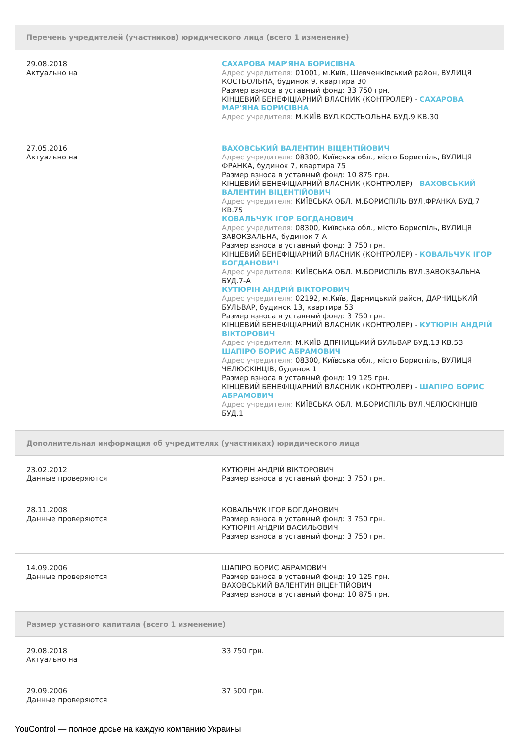| Перечень учредителей (участников) юридического лица (всего 1 изменение) | |
| --- | --- |
| 29.08.2018 Актуально на | САХАРОВА МАР'ЯНА БОРИСІВНА Адрес учредителя: 01001, м.Київ, Шевченківський район, ВУЛИЦЯ КОСТЬОЛЬНА, будинок 9, квартира 30 Размер взноса в уставный фонд: 33 750 грн. КІНЦЕВИЙ БЕНЕФІЦІАРНИЙ ВЛАСНИК (КОНТРОЛЕР) - САХАРОВА МАР'ЯНА БОРИСІВНА Адрес учредителя: М.КИЇВ ВУЛ.КОСТЬОЛЬНА БУД.9 КВ.30 |
| 27.05.2016 Актуально на | ВАХОВСЬКИЙ ВАЛЕНТИН ВІЦЕНТІЙОВИЧ Адрес учредителя: 08300, Київська обл., місто Бориспіль, ВУЛИЦЯ ФРАНКА, будинок 7, квартира 75 Размер взноса в уставный фонд: 10 875 грн. КІНЦЕВИЙ БЕНЕФІЦІАРНИЙ ВЛАСНИК (КОНТРОЛЕР) - ВАХОВСЬКИЙ ВАЛЕНТИН ВІЦЕНТІЙОВИЧ Адрес учредителя: КИЇВСЬКА ОБЛ. М.БОРИСПІЛЬ ВУЛ.ФРАНКА БУД.7 КВ.75 КОВАЛЬЧУК ІГОР БОГДАНОВИЧ Адрес учредителя: 08300, Київська обл., місто Бориспіль, ВУЛИЦЯ ЗАВОКЗАЛЬНА, будинок 7-А Размер взноса в уставный фонд: 3 750 грн. КІНЦЕВИЙ БЕНЕФІЦІАРНИЙ ВЛАСНИК (КОНТРОЛЕР) - КОВАЛЬЧУК ІГОР БОГДАНОВИЧ Адрес учредителя: КИЇВСЬКА ОБЛ. М.БОРИСПІЛЬ ВУЛ.ЗАВОКЗАЛЬНА БУД.7-А КУТЮРІН АНДРІЙ ВІКТОРОВИЧ Адрес учредителя: 02192, м.Київ, Дарницький район, ДАРНИЦЬКИЙ БУЛЬВАР, будинок 13, квартира 53 Размер взноса в уставный фонд: 3 750 грн. КІНЦЕВИЙ БЕНЕФІЦІАРНИЙ ВЛАСНИК (КОНТРОЛЕР) - КУТЮРІН АНДРІЙ ВІКТОРОВИЧ Адрес учредителя: М.КИЇВ ДПРНИЦЬКИЙ БУЛЬВАР БУД.13 КВ.53 ШАПІРО БОРИС АБРАМОВИЧ Адрес учредителя: 08300, Київська обл., місто Бориспіль, ВУЛИЦЯ ЧЕЛЮСКІНЦІВ, будинок 1 Размер взноса в уставный фонд: 19 125 грн. КІНЦЕВИЙ БЕНЕФІЦІАРНИЙ ВЛАСНИК (КОНТРОЛЕР) - ШАПІРО БОРИС АБРАМОВИЧ Адрес учредителя: КИЇВСЬКА ОБЛ. М.БОРИСПІЛЬ ВУЛ.ЧЕЛЮСКІНЦІВ БУД.1 |
| Дополнительная информация об учредителях (участниках) юридического лица | |
| 23.02.2012 Данные проверяются | КУТЮРІН АНДРІЙ ВІКТОРОВИЧ Размер взноса в уставный фонд: 3 750 грн. |
| 28.11.2008 Данные проверяются | КОВАЛЬЧУК ІГОР БОГДАНОВИЧ Размер взноса в уставный фонд: 3 750 грн. КУТЮРІН АНДРІЙ ВАСИЛЬОВИЧ Размер взноса в уставный фонд: 3 750 грн. |
| 14.09.2006 Данные проверяются | ШАПІРО БОРИС АБРАМОВИЧ Размер взноса в уставный фонд: 19 125 грн. ВАХОВСЬКИЙ ВАЛЕНТИН ВІЦЕНТІЙОВИЧ Размер взноса в уставный фонд: 10 875 грн. |
| Размер уставного капитала (всего 1 изменение) | |
| 29.08.2018 Актуально на | 33 750 грн. |
| 29.09.2006 Данные проверяются | 37 500 грн. |
YouControl — полное досье на каждую компанию Украины